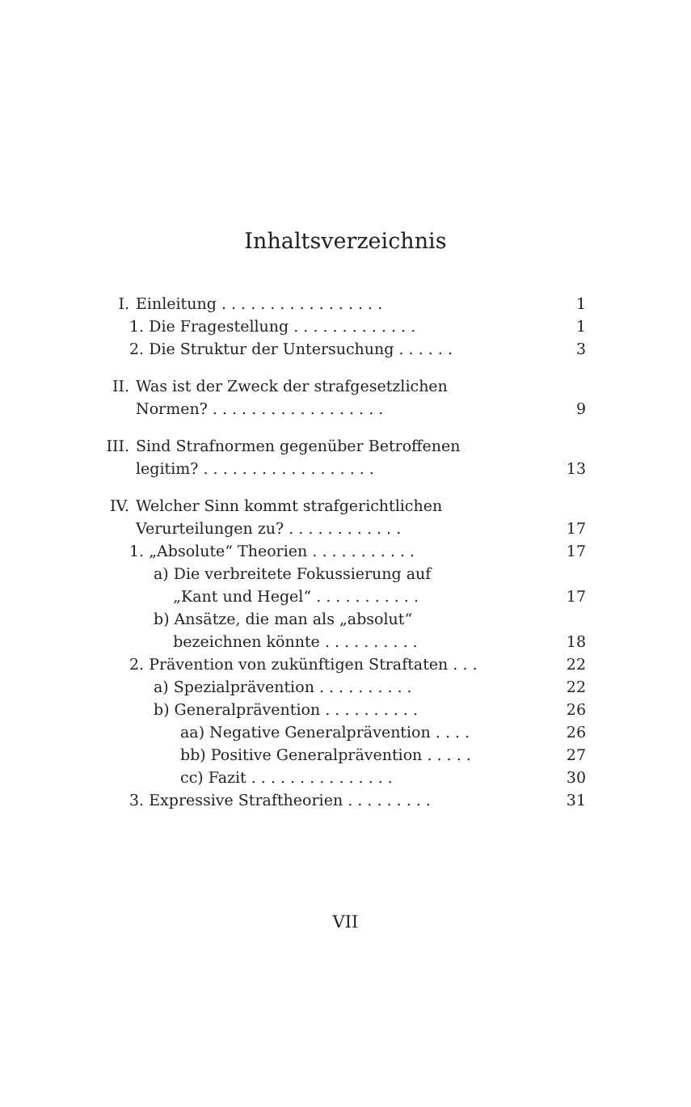Inhaltsverzeichnis
I. Einleitung . . . . . . . . . . . . . . . . . 1
1. Die Fragestellung . . . . . . . . . . . . . 1
2. Die Struktur der Untersuchung . . . . . . 3
II. Was ist der Zweck der strafgesetzlichen
Normen? . . . . . . . . . . . . . . . . . .
9
III. Sind Strafnormen gegenüber Betroffenen
legitim? . . . . . . . . . . . . . . . . . .
13
IV. Welcher Sinn kommt strafgerichtlichen
Verurteilungen zu? . . . . . . . . . . . .
17
1. „Absolute“ Theorien . . . . . . . . . . . 17
a) Die verbreitete Fokussierung auf
„Kant und Hegel“ . . . . . . . . . . .
17
b) Ansätze, die man als „absolut“
bezeichnen könnte . . . . . . . . . .
18
2. Prävention von zukünftigen Straftaten . . . 22
a) Spezialprävention . . . . . . . . . . 22
b) Generalprävention . . . . . . . . . . 26
aa) Negative Generalprävention . . . . 26
bb) Positive Generalprävention . . . . . 27
cc) Fazit . . . . . . . . . . . . . . . 30
3. Expressive Straftheorien . . . . . . . . . 31
VII